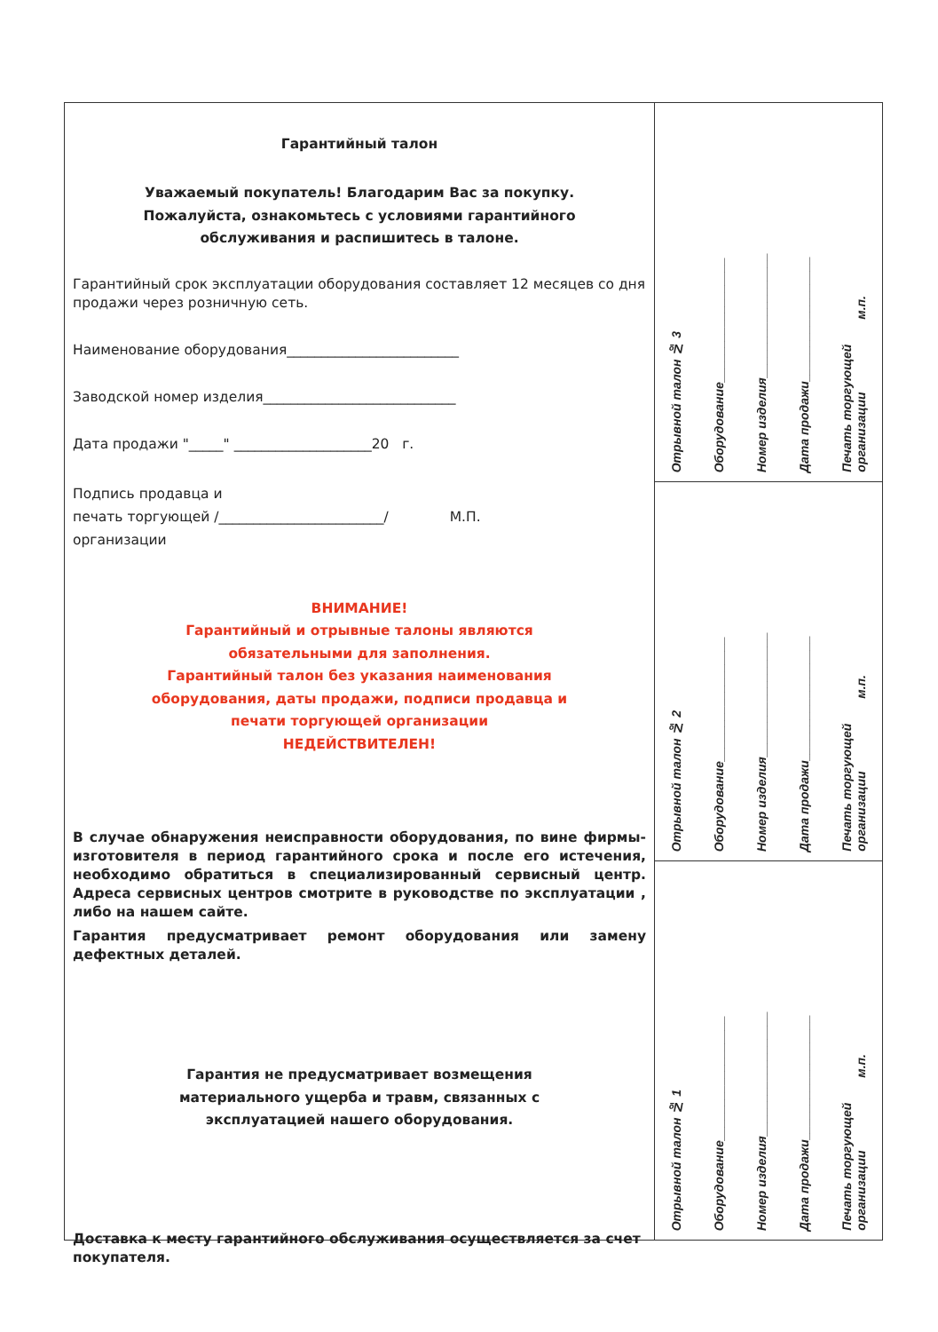Гарантийный талон
Уважаемый покупатель! Благодарим Вас за покупку.
Пожалуйста, ознакомьтесь с условиями гарантийного
обслуживания и распишитесь в талоне.
Гарантийный срок эксплуатации оборудования составляет 12 месяцев со дня продажи через розничную сеть.
Наименование оборудования_________________________
Заводской номер изделия____________________________
Дата продажи "_____" ____________________20 г.
Подпись продавца и
печать торгующей /________________________/ М.П.
организации
ВНИМАНИЕ!
Гарантийный и отрывные талоны являются
обязательными для заполнения.
Гарантийный талон без указания наименования
оборудования, даты продажи, подписи продавца и
печати торгующей организации
НЕДЕЙСТВИТЕЛЕН!
В случае обнаружения неисправности оборудования, по вине фирмы-изготовителя в период гарантийного срока и после его истечения, необходимо обратиться в специализированный сервисный центр. Адреса сервисных центров смотрите в руководстве по эксплуатации , либо на нашем сайте.
Гарантия предусматривает ремонт оборудования или замену дефектных деталей.
Гарантия не предусматривает возмещения
материального ущерба и травм, связанных с
эксплуатацией нашего оборудования.
Доставка к месту гарантийного обслуживания осуществляется за счет покупателя.
Отрывной талон № 3 Оборудование__________________ Номер изделия__________________ Дата продажи__________________ Печать торгующей
организации м.п.
Отрывной талон № 2 Оборудование__________________ Номер изделия__________________ Дата продажи__________________ Печать торгующей
организации м.п.
Отрывной талон № 1 Оборудование__________________ Номер изделия__________________ Дата продажи__________________ Печать торгующей
организации м.п.